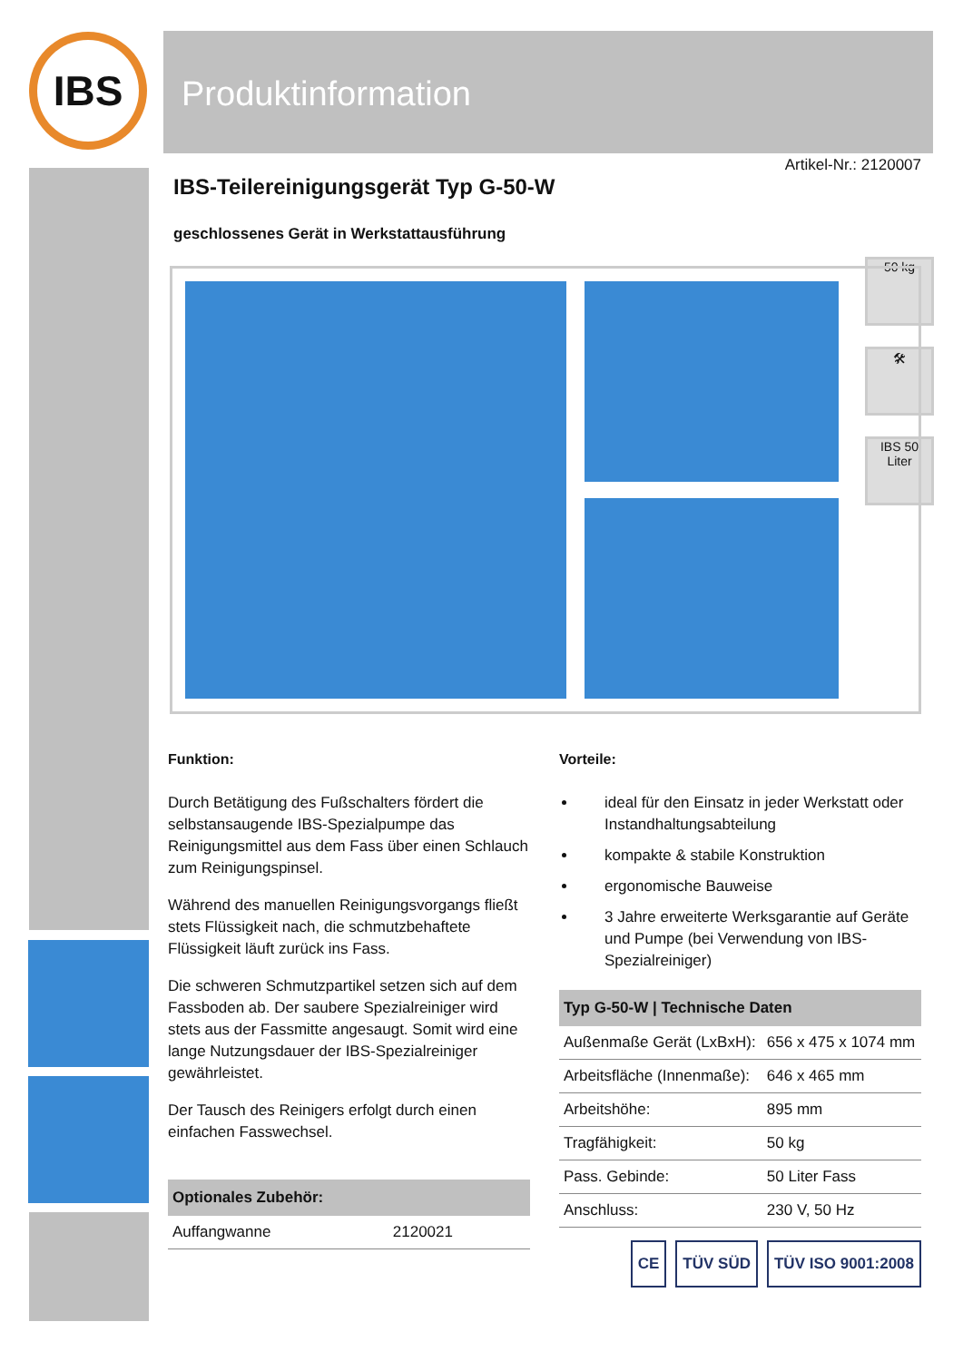IBS Produktinformation
50 kg
🛠
IBS 50 Liter
Artikel-Nr.: 2120007
IBS-Teilereinigungsgerät Typ G-50-W
geschlossenes Gerät in Werkstattausführung
Funktion:
Durch Betätigung des Fußschalters fördert die selbstansaugende IBS-Spezialpumpe das Reinigungsmittel aus dem Fass über einen Schlauch zum Reinigungspinsel.
Während des manuellen Reinigungsvorgangs fließt stets Flüssigkeit nach, die schmutzbehaftete Flüssigkeit läuft zurück ins Fass.
Die schweren Schmutzpartikel setzen sich auf dem Fassboden ab. Der saubere Spezialreiniger wird stets aus der Fassmitte angesaugt. Somit wird eine lange Nutzungsdauer der IBS-Spezialreiniger gewährleistet.
Der Tausch des Reinigers erfolgt durch einen einfachen Fasswechsel.
| Optionales Zubehör: | |
| --- | --- |
| Auffangwanne | 2120021 |
Vorteile:
ideal für den Einsatz in jeder Werkstatt oder Instandhaltungsabteilung
kompakte & stabile Konstruktion
ergonomische Bauweise
3 Jahre erweiterte Werksgarantie auf Geräte und Pumpe (bei Verwendung von IBS-Spezialreiniger)
| Typ G-50-W / Technische Daten | |
| --- | --- |
| Außenmaße Gerät (LxBxH): | 656 x 475 x 1074 mm |
| Arbeitsfläche (Innenmaße): | 646 x 465 mm |
| Arbeitshöhe: | 895 mm |
| Tragfähigkeit: | 50 kg |
| Pass. Gebinde: | 50 Liter Fass |
| Anschluss: | 230 V, 50 Hz |
CE TÜV SÜD TÜV ISO 9001:2008